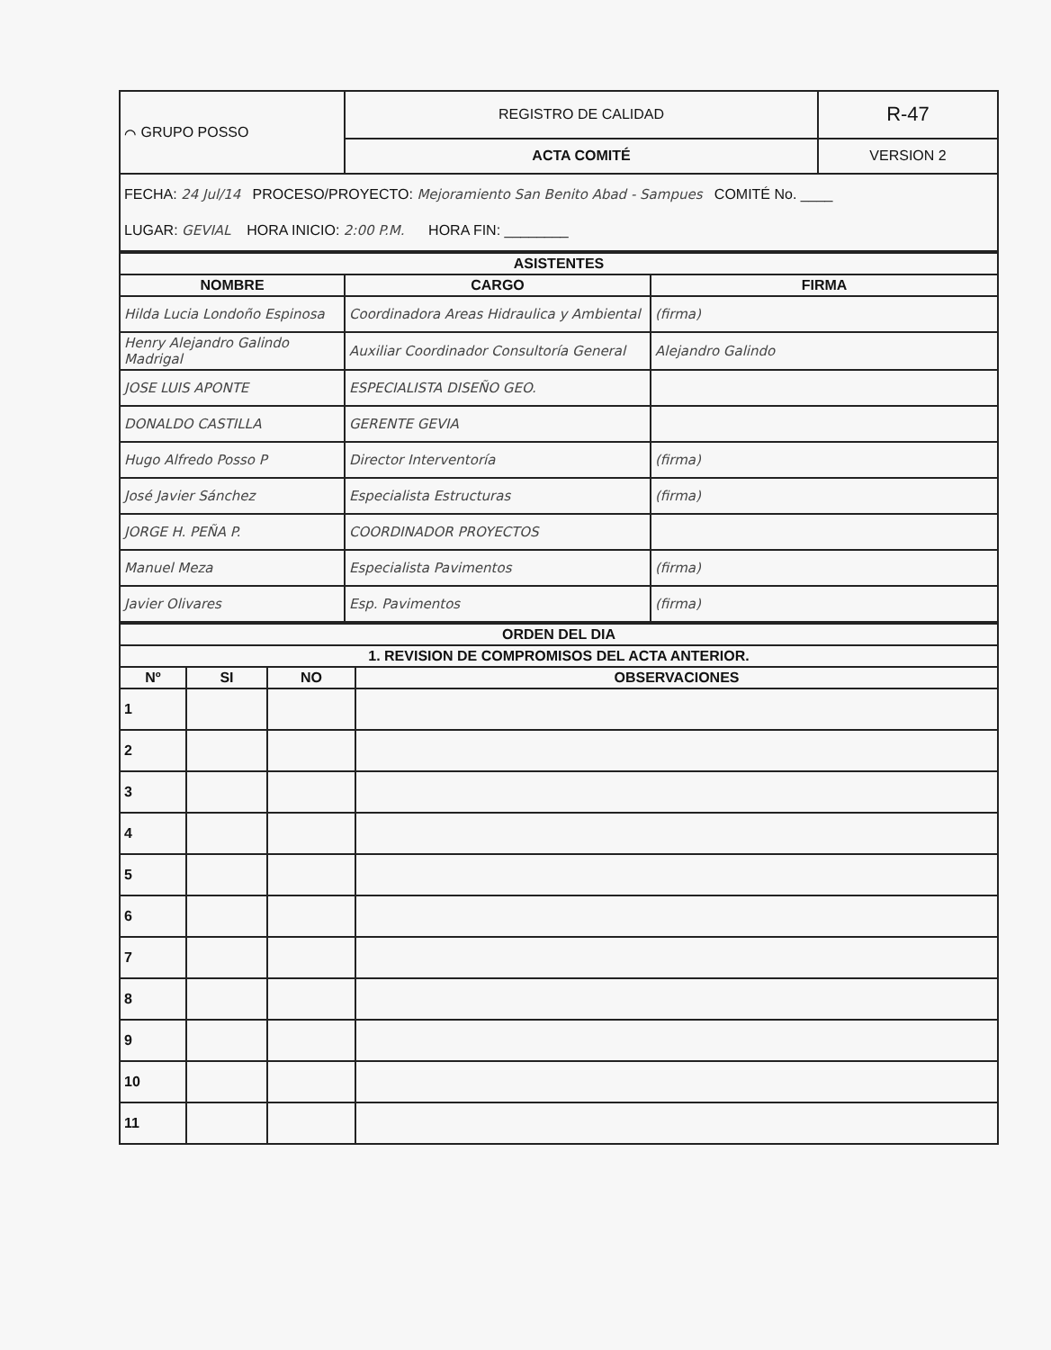| ⌒ GRUPO POSSO | REGISTRO DE CALIDAD | R-47 |
| | ACTA COMITÉ | VERSION 2 |
| FECHA: 24 Jul/14 PROCESO/PROYECTO: Mejoramiento San Benito Abad - Sampues COMITÉ No. ____ LUGAR: GEVIAL HORA INICIO: 2:00 P.M. HORA FIN: ________ | | |
| ASISTENTES | | |
| --- | --- | --- |
| NOMBRE | CARGO | FIRMA |
| Hilda Lucia Londoño Espinosa | Coordinadora Areas Hidraulica y Ambiental | (firma) |
| Henry Alejandro Galindo Madrigal | Auxiliar Coordinador Consultoría General | Alejandro Galindo |
| JOSE LUIS APONTE | ESPECIALISTA DISEÑO GEO. | |
| DONALDO CASTILLA | GERENTE GEVIA | |
| Hugo Alfredo Posso P | Director Interventoría | (firma) |
| José Javier Sánchez | Especialista Estructuras | (firma) |
| JORGE H. PEÑA P. | COORDINADOR PROYECTOS | |
| Manuel Meza | Especialista Pavimentos | (firma) |
| Javier Olivares | Esp. Pavimentos | (firma) |
| ORDEN DEL DIA | | | |
| --- | --- | --- | --- |
| 1. REVISION DE COMPROMISOS DEL ACTA ANTERIOR. | | | |
| Nº | SI | NO | OBSERVACIONES |
| 1 | | | |
| 2 | | | |
| 3 | | | |
| 4 | | | |
| 5 | | | |
| 6 | | | |
| 7 | | | |
| 8 | | | |
| 9 | | | |
| 10 | | | |
| 11 | | | |